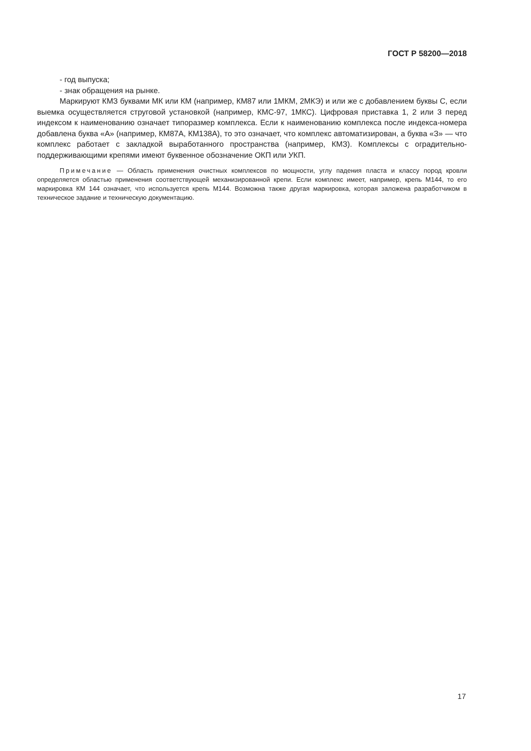ГОСТ Р 58200—2018
- год выпуска;
- знак обращения на рынке.
Маркируют КМЗ буквами МК или КМ (например, КМ87 или 1МКМ, 2МКЭ) и или же с добавлением буквы С, если выемка осуществляется струговой установкой (например, КМС-97, 1МКС). Цифровая приставка 1, 2 или 3 перед индексом к наименованию означает типоразмер комплекса. Если к наименованию комплекса после индекса-номера добавлена буква «А» (например, КМ87А, КМ138А), то это означает, что комплекс автоматизирован, а буква «З» — что комплекс работает с закладкой выработанного пространства (например, КМЗ). Комплексы с оградительно-поддерживающими крепями имеют буквенное обозначение ОКП или УКП.
Примечание — Область применения очистных комплексов по мощности, углу падения пласта и классу пород кровли определяется областью применения соответствующей механизированной крепи. Если комплекс имеет, например, крепь М144, то его маркировка КМ 144 означает, что используется крепь М144. Возможна также другая маркировка, которая заложена разработчиком в техническое задание и техническую документацию.
17